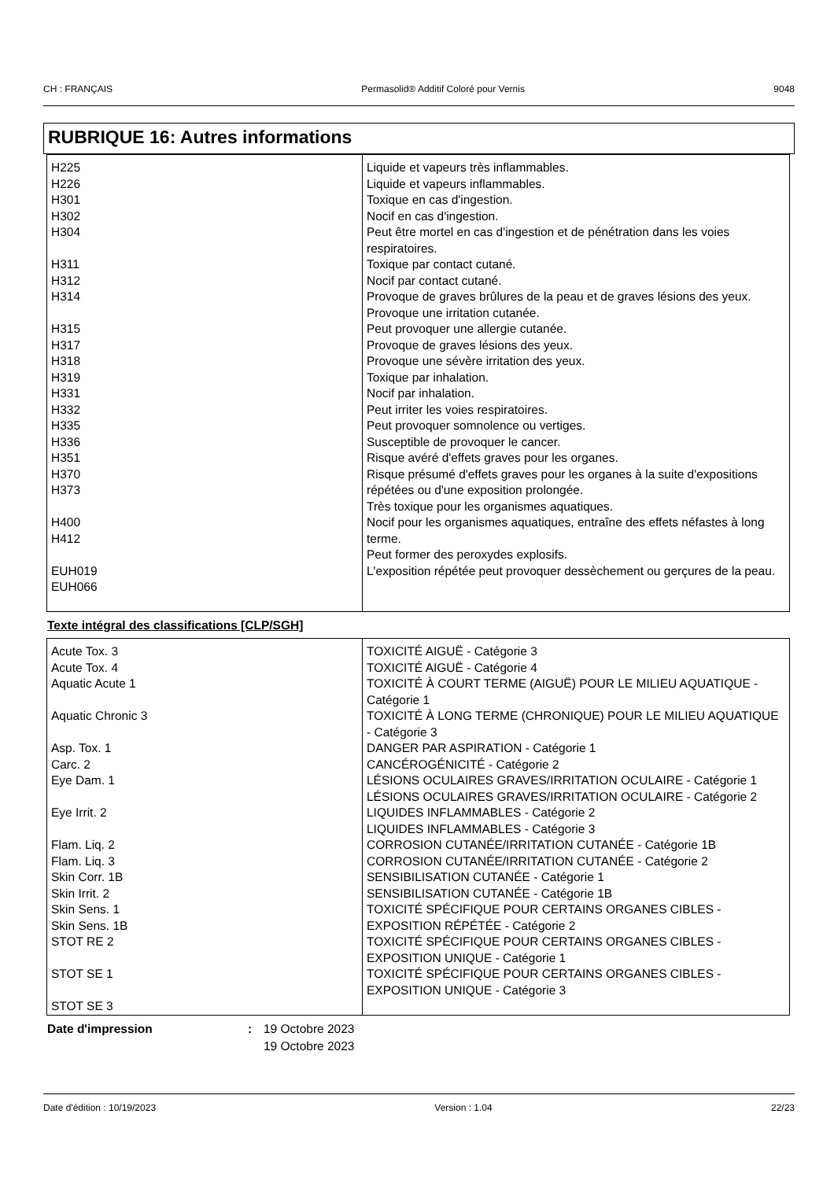CH : FRANÇAIS Permasolid® Additif Coloré pour Vernis 9048
RUBRIQUE 16: Autres informations
| H225 H226 H301 H302 H304 H311 H312 H314 H315 H317 H318 H319 H331 H332 H335 H336 H351 H370 H373 H400 H412 EUH019 EUH066 | Liquide et vapeurs très inflammables. Liquide et vapeurs inflammables. Toxique en cas d'ingestion. Nocif en cas d'ingestion. Peut être mortel en cas d'ingestion et de pénétration dans les voies respiratoires. Toxique par contact cutané. Nocif par contact cutané. Provoque de graves brûlures de la peau et de graves lésions des yeux. Provoque une irritation cutanée. Peut provoquer une allergie cutanée. Provoque de graves lésions des yeux. Provoque une sévère irritation des yeux. Toxique par inhalation. Nocif par inhalation. Peut irriter les voies respiratoires. Peut provoquer somnolence ou vertiges. Susceptible de provoquer le cancer. Risque avéré d'effets graves pour les organes. Risque présumé d'effets graves pour les organes à la suite d'expositions répétées ou d'une exposition prolongée. Très toxique pour les organismes aquatiques. Nocif pour les organismes aquatiques, entraîne des effets néfastes à long terme. Peut former des peroxydes explosifs. L'exposition répétée peut provoquer dessèchement ou gerçures de la peau. |
Texte intégral des classifications [CLP/SGH]
| Acute Tox. 3 Acute Tox. 4 Aquatic Acute 1 Aquatic Chronic 3 Asp. Tox. 1 Carc. 2 Eye Dam. 1 Eye Irrit. 2 Flam. Liq. 2 Flam. Liq. 3 Skin Corr. 1B Skin Irrit. 2 Skin Sens. 1 Skin Sens. 1B STOT RE 2 STOT SE 1 STOT SE 3 | TOXICITÉ AIGUË - Catégorie 3 TOXICITÉ AIGUË - Catégorie 4 TOXICITÉ À COURT TERME (AIGUË) POUR LE MILIEU AQUATIQUE - Catégorie 1 TOXICITÉ À LONG TERME (CHRONIQUE) POUR LE MILIEU AQUATIQUE - Catégorie 3 DANGER PAR ASPIRATION - Catégorie 1 CANCÉROGÉNICITÉ - Catégorie 2 LÉSIONS OCULAIRES GRAVES/IRRITATION OCULAIRE - Catégorie 1 LÉSIONS OCULAIRES GRAVES/IRRITATION OCULAIRE - Catégorie 2 LIQUIDES INFLAMMABLES - Catégorie 2 LIQUIDES INFLAMMABLES - Catégorie 3 CORROSION CUTANÉE/IRRITATION CUTANÉE - Catégorie 1B CORROSION CUTANÉE/IRRITATION CUTANÉE - Catégorie 2 SENSIBILISATION CUTANÉE - Catégorie 1 SENSIBILISATION CUTANÉE - Catégorie 1B TOXICITÉ SPÉCIFIQUE POUR CERTAINS ORGANES CIBLES - EXPOSITION RÉPÉTÉE - Catégorie 2 TOXICITÉ SPÉCIFIQUE POUR CERTAINS ORGANES CIBLES - EXPOSITION UNIQUE - Catégorie 1 TOXICITÉ SPÉCIFIQUE POUR CERTAINS ORGANES CIBLES - EXPOSITION UNIQUE - Catégorie 3 |
Date d'impression: 19 Octobre 2023
19 Octobre 2023
Date d'édition : 10/19/2023 Version : 1.04 22/23